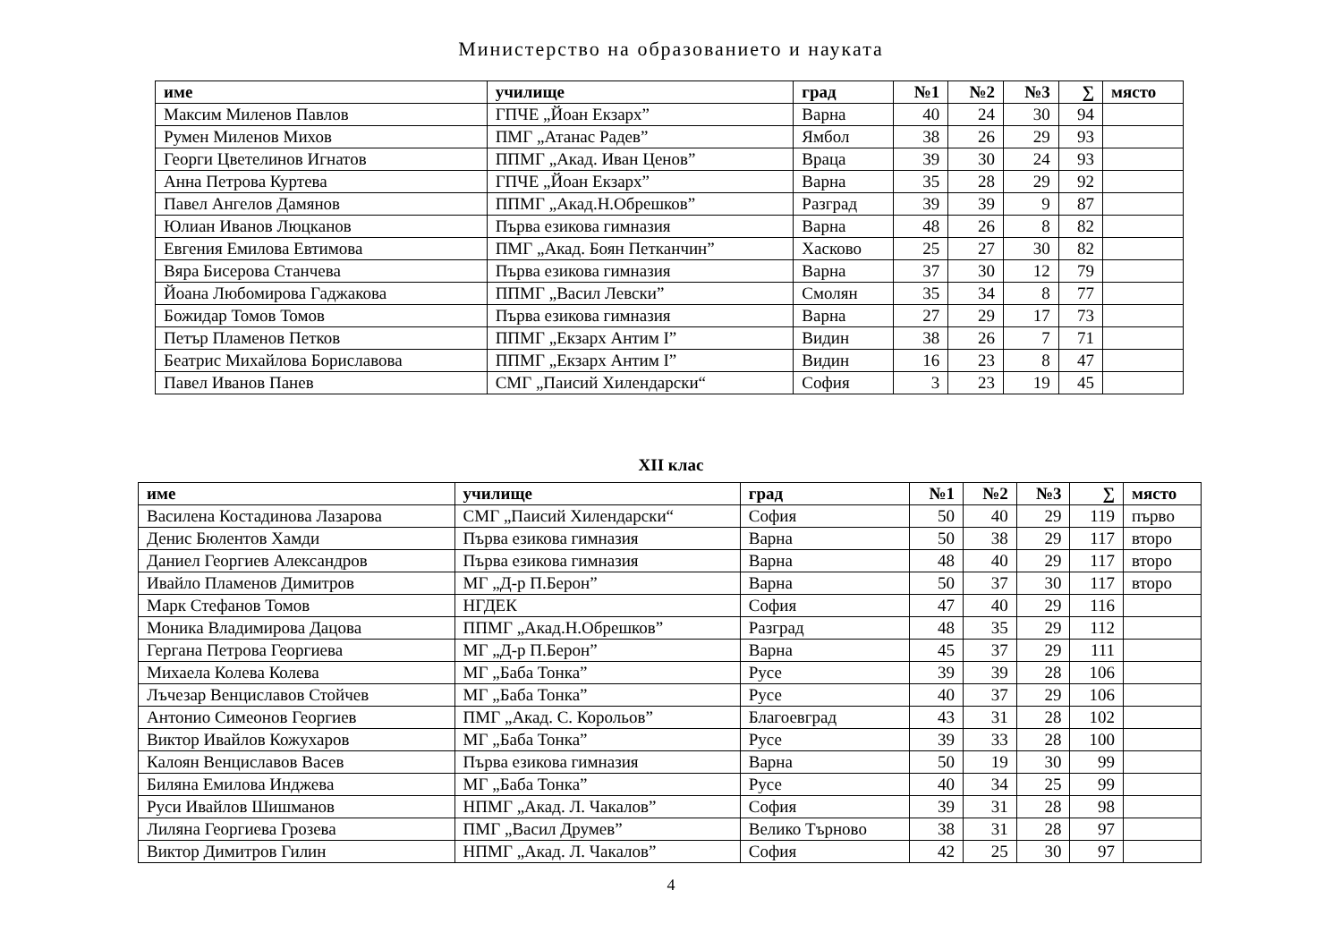Министерство на образованието и науката
| име | училище | град | №1 | №2 | №3 | ∑ | място |
| --- | --- | --- | --- | --- | --- | --- | --- |
| Максим Миленов Павлов | ГПЧЕ „Йоан Екзарх” | Варна | 40 | 24 | 30 | 94 | |
| Румен Миленов Михов | ПМГ „Атанас Радев” | Ямбол | 38 | 26 | 29 | 93 | |
| Георги Цветелинов Игнатов | ППМГ „Акад. Иван Ценов” | Враца | 39 | 30 | 24 | 93 | |
| Анна Петрова Куртева | ГПЧЕ „Йоан Екзарх” | Варна | 35 | 28 | 29 | 92 | |
| Павел Ангелов Дамянов | ППМГ „Акад.Н.Обрешков” | Разград | 39 | 39 | 9 | 87 | |
| Юлиан Иванов Люцканов | Първа езикова гимназия | Варна | 48 | 26 | 8 | 82 | |
| Евгения Емилова Евтимова | ПМГ „Акад. Боян Петканчин” | Хасково | 25 | 27 | 30 | 82 | |
| Вяра Бисерова Станчева | Първа езикова гимназия | Варна | 37 | 30 | 12 | 79 | |
| Йоана Любомирова Гаджакова | ППМГ „Васил Левски” | Смолян | 35 | 34 | 8 | 77 | |
| Божидар Томов Томов | Първа езикова гимназия | Варна | 27 | 29 | 17 | 73 | |
| Петър Пламенов Петков | ППМГ „Екзарх Антим I” | Видин | 38 | 26 | 7 | 71 | |
| Беатрис Михайлова Бориславова | ППМГ „Екзарх Антим I” | Видин | 16 | 23 | 8 | 47 | |
| Павел Иванов Панев | СМГ „Паисий Хилендарски“ | София | 3 | 23 | 19 | 45 | |
XII клас
| име | училище | град | №1 | №2 | №3 | ∑ | място |
| --- | --- | --- | --- | --- | --- | --- | --- |
| Василена Костадинова Лазарова | СМГ „Паисий Хилендарски“ | София | 50 | 40 | 29 | 119 | първо |
| Денис Бюлентов Хамди | Първа езикова гимназия | Варна | 50 | 38 | 29 | 117 | второ |
| Даниел Георгиев Александров | Първа езикова гимназия | Варна | 48 | 40 | 29 | 117 | второ |
| Ивайло Пламенов Димитров | МГ „Д-р П.Берон” | Варна | 50 | 37 | 30 | 117 | второ |
| Марк Стефанов Томов | НГДЕК | София | 47 | 40 | 29 | 116 | |
| Моника Владимирова Дацова | ППМГ „Акад.Н.Обрешков” | Разград | 48 | 35 | 29 | 112 | |
| Гергана Петрова Георгиева | МГ „Д-р П.Берон” | Варна | 45 | 37 | 29 | 111 | |
| Михаела Колева Колева | МГ „Баба Тонка” | Русе | 39 | 39 | 28 | 106 | |
| Лъчезар Венциславов Стойчев | МГ „Баба Тонка” | Русе | 40 | 37 | 29 | 106 | |
| Антонио Симеонов Георгиев | ПМГ „Акад. С. Корольов” | Благоевград | 43 | 31 | 28 | 102 | |
| Виктор Ивайлов Кожухаров | МГ „Баба Тонка” | Русе | 39 | 33 | 28 | 100 | |
| Калоян Венциславов Васев | Първа езикова гимназия | Варна | 50 | 19 | 30 | 99 | |
| Биляна Емилова Инджева | МГ „Баба Тонка” | Русе | 40 | 34 | 25 | 99 | |
| Руси Ивайлов Шишманов | НПМГ „Акад. Л. Чакалов” | София | 39 | 31 | 28 | 98 | |
| Лиляна Георгиева Грозева | ПМГ „Васил Друмев” | Велико Търново | 38 | 31 | 28 | 97 | |
| Виктор Димитров Гилин | НПМГ „Акад. Л. Чакалов” | София | 42 | 25 | 30 | 97 | |
4